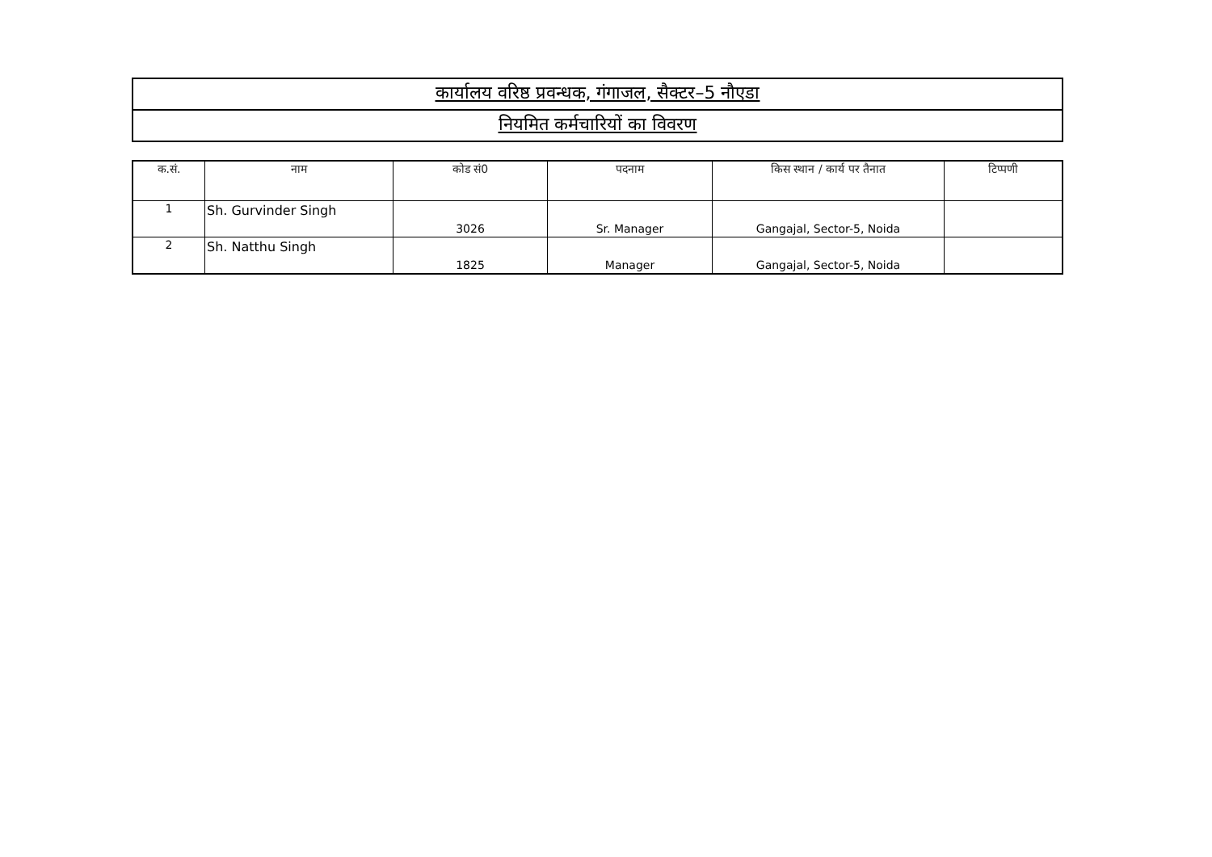| कार्यालय वरिष्ठ प्रवन्धक, गंगाजल, सैक्टर–5 नौएडा |
| नियमित कर्मचारियों का विवरण |
| क.सं. | नाम | कोड सं0 | पदनाम | किस स्थान / कार्य पर तैनात | टिप्पणी |
| --- | --- | --- | --- | --- | --- |
| 1 | Sh. Gurvinder Singh | 3026 | Sr. Manager | Gangajal, Sector-5, Noida | |
| 2 | Sh. Natthu Singh | 1825 | Manager | Gangajal, Sector-5, Noida | |